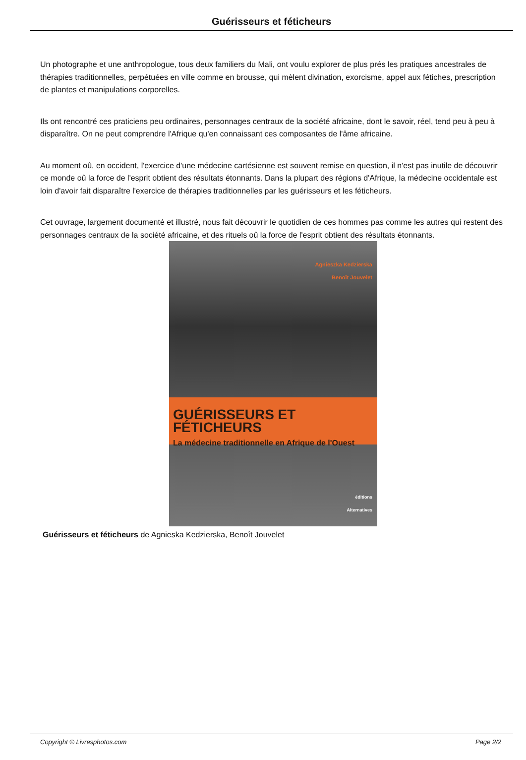Guérisseurs et féticheurs
Un photographe et une anthropologue, tous deux familiers du Mali, ont voulu explorer de plus prés les pratiques ancestrales de thérapies traditionnelles, perpétuées en ville comme en brousse, qui mèlent divination, exorcisme, appel aux fétiches, prescription de plantes et manipulations corporelles.
Ils ont rencontré ces praticiens peu ordinaires, personnages centraux de la société africaine, dont le savoir, réel, tend peu à peu à disparaître. On ne peut comprendre l'Afrique qu'en connaissant ces composantes de l'âme africaine.
Au moment oû, en occident, l'exercice d'une médecine cartésienne est souvent remise en question, il n'est pas inutile de découvrir ce monde oû la force de l'esprit obtient des résultats étonnants. Dans la plupart des régions d'Afrique, la médecine occidentale est loin d'avoir fait disparaître l'exercice de thérapies traditionnelles par les guérisseurs et les féticheurs.
Cet ouvrage, largement documenté et illustré, nous fait découvrir le quotidien de ces hommes pas comme les autres qui restent des personnages centraux de la société africaine, et des rituels oû la force de l'esprit obtient des résultats étonnants.
Agnieszka Kedzierska
Benoît Jouvelet
GUÉRISSEURS ET FÉTICHEURS
La médecine traditionnelle en Afrique de l'Ouest
éditions
Alternatives
Guérisseurs et féticheurs de Agnieska Kedzierska, Benoît Jouvelet
Copyright © Livresphotos.com Page 2/2